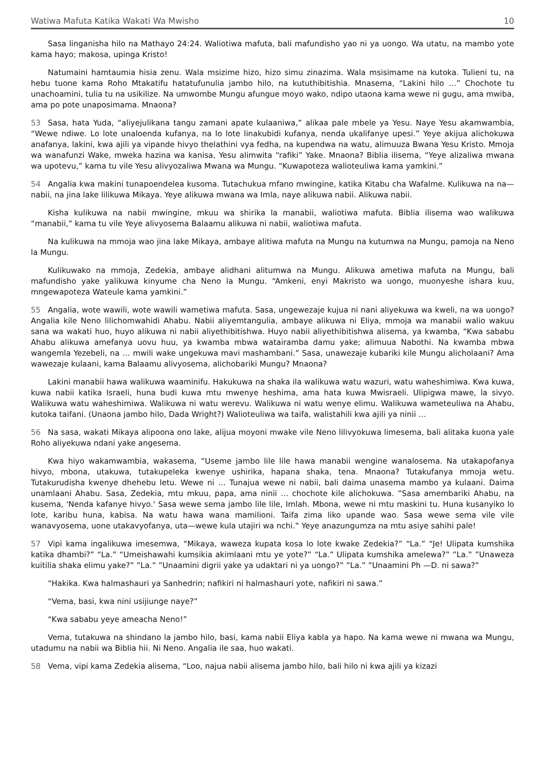Watiwa Mafuta Katika Wakati Wa Mwisho 10
Sasa linganisha hilo na Mathayo 24:24. Waliotiwa mafuta, bali mafundisho yao ni ya uongo. Wa utatu, na mambo yote kama hayo; makosa, upinga Kristo!
Natumaini hamtaumia hisia zenu. Wala msizime hizo, hizo simu zinazima. Wala msisimame na kutoka. Tulieni tu, na hebu tuone kama Roho Mtakatifu hatatufunulia jambo hilo, na kututhibitishia. Mnasema, “Lakini hilo …” Chochote tu unachoamini, tulia tu na usikilize. Na umwombe Mungu afungue moyo wako, ndipo utaona kama wewe ni gugu, ama mwiba, ama po pote unaposimama. Mnaona?
53 Sasa, hata Yuda, “aliyejulikana tangu zamani apate kulaaniwa,” alikaa pale mbele ya Yesu. Naye Yesu akamwambia, “Wewe ndiwe. Lo lote unaloenda kufanya, na lo lote linakubidi kufanya, nenda ukalifanye upesi.” Yeye akijua alichokuwa anafanya, lakini, kwa ajili ya vipande hivyo thelathini vya fedha, na kupendwa na watu, alimuuza Bwana Yesu Kristo. Mmoja wa wanafunzi Wake, mweka hazina wa kanisa, Yesu alimwita “rafiki” Yake. Mnaona? Biblia ilisema, “Yeye alizaliwa mwana wa upotevu,” kama tu vile Yesu alivyozaliwa Mwana wa Mungu. “Kuwapoteza walioteuliwa kama yamkini.”
54 Angalia kwa makini tunapoendelea kusoma. Tutachukua mfano mwingine, katika Kitabu cha Wafalme. Kulikuwa na na—nabii, na jina lake lilikuwa Mikaya. Yeye alikuwa mwana wa Imla, naye alikuwa nabii. Alikuwa nabii.
Kisha kulikuwa na nabii mwingine, mkuu wa shirika la manabii, waliotiwa mafuta. Biblia ilisema wao walikuwa “manabii,” kama tu vile Yeye alivyosema Balaamu alikuwa ni nabii, waliotiwa mafuta.
Na kulikuwa na mmoja wao jina lake Mikaya, ambaye alitiwa mafuta na Mungu na kutumwa na Mungu, pamoja na Neno la Mungu.
Kulikuwako na mmoja, Zedekia, ambaye alidhani alitumwa na Mungu. Alikuwa ametiwa mafuta na Mungu, bali mafundisho yake yalikuwa kinyume cha Neno la Mungu. “Amkeni, enyi Makristo wa uongo, muonyeshe ishara kuu, mngewapoteza Wateule kama yamkini.”
55 Angalia, wote wawili, wote wawili wametiwa mafuta. Sasa, ungewezaje kujua ni nani aliyekuwa wa kweli, na wa uongo? Angalia kile Neno lilichomwahidi Ahabu. Nabii aliyemtangulia, ambaye alikuwa ni Eliya, mmoja wa manabii walio wakuu sana wa wakati huo, huyo alikuwa ni nabii aliyethibitishwa. Huyo nabii aliyethibitishwa alisema, ya kwamba, “Kwa sababu Ahabu alikuwa amefanya uovu huu, ya kwamba mbwa watairamba damu yake; alimuua Nabothi. Na kwamba mbwa wangemla Yezebeli, na … mwili wake ungekuwa mavi mashambani.” Sasa, unawezaje kubariki kile Mungu alicholaani? Ama wawezaje kulaani, kama Balaamu alivyosema, alichobariki Mungu? Mnaona?
Lakini manabii hawa walikuwa waaminifu. Hakukuwa na shaka ila walikuwa watu wazuri, watu waheshimiwa. Kwa kuwa, kuwa nabii katika Israeli, huna budi kuwa mtu mwenye heshima, ama hata kuwa Mwisraeli. Ulipigwa mawe, la sivyo. Walikuwa watu waheshimiwa. Walikuwa ni watu werevu. Walikuwa ni watu wenye elimu. Walikuwa wameteuliwa na Ahabu, kutoka taifani. (Unaona jambo hilo, Dada Wright?) Walioteuliwa wa taifa, walistahili kwa ajili ya ninii …
56 Na sasa, wakati Mikaya alipoona ono lake, alijua moyoni mwake vile Neno lilivyokuwa limesema, bali alitaka kuona yale Roho aliyekuwa ndani yake angesema.
Kwa hiyo wakamwambia, wakasema, “Useme jambo lile lile hawa manabii wengine wanalosema. Na utakapofanya hivyo, mbona, utakuwa, tutakupeleka kwenye ushirika, hapana shaka, tena. Mnaona? Tutakufanya mmoja wetu. Tutakurudisha kwenye dhehebu letu. Wewe ni … Tunajua wewe ni nabii, bali daima unasema mambo ya kulaani. Daima unamlaani Ahabu. Sasa, Zedekia, mtu mkuu, papa, ama ninii … chochote kile alichokuwa. ”Sasa amembariki Ahabu, na kusema, 'Nenda kafanye hivyo.' Sasa wewe sema jambo lile lile, Imlah. Mbona, wewe ni mtu maskini tu. Huna kusanyiko lo lote, karibu huna, kabisa. Na watu hawa wana mamilioni. Taifa zima liko upande wao. Sasa wewe sema vile vile wanavyosema, uone utakavyofanya, uta—wewe kula utajiri wa nchi.‟ Yeye anazungumza na mtu asiye sahihi pale!
57 Vipi kama ingalikuwa imesemwa, “Mikaya, waweza kupata kosa lo lote kwake Zedekia?” “La.” “Je! Ulipata kumshika katika dhambi?” “La.” “Umeishawahi kumsikia akimlaani mtu ye yote?” “La.” Ulipata kumshika amelewa?‟ ”La.‟ ”Unaweza kuitilia shaka elimu yake?‟ ”La.‟ ”Unaamini digrii yake ya udaktari ni ya uongo?‟ ”La.‟ ”Unaamini Ph —D. ni sawa?‟
“Hakika. Kwa halmashauri ya Sanhedrin; nafikiri ni halmashauri yote, nafikiri ni sawa.”
“Vema, basi, kwa nini usijiunge naye?”
“Kwa sababu yeye ameacha Neno!”
Vema, tutakuwa na shindano la jambo hilo, basi, kama nabii Eliya kabla ya hapo. Na kama wewe ni mwana wa Mungu, utadumu na nabii wa Biblia hii. Ni Neno. Angalia ile saa, huo wakati.
58 Vema, vipi kama Zedekia alisema, “Loo, najua nabii alisema jambo hilo, bali hilo ni kwa ajili ya kizazi